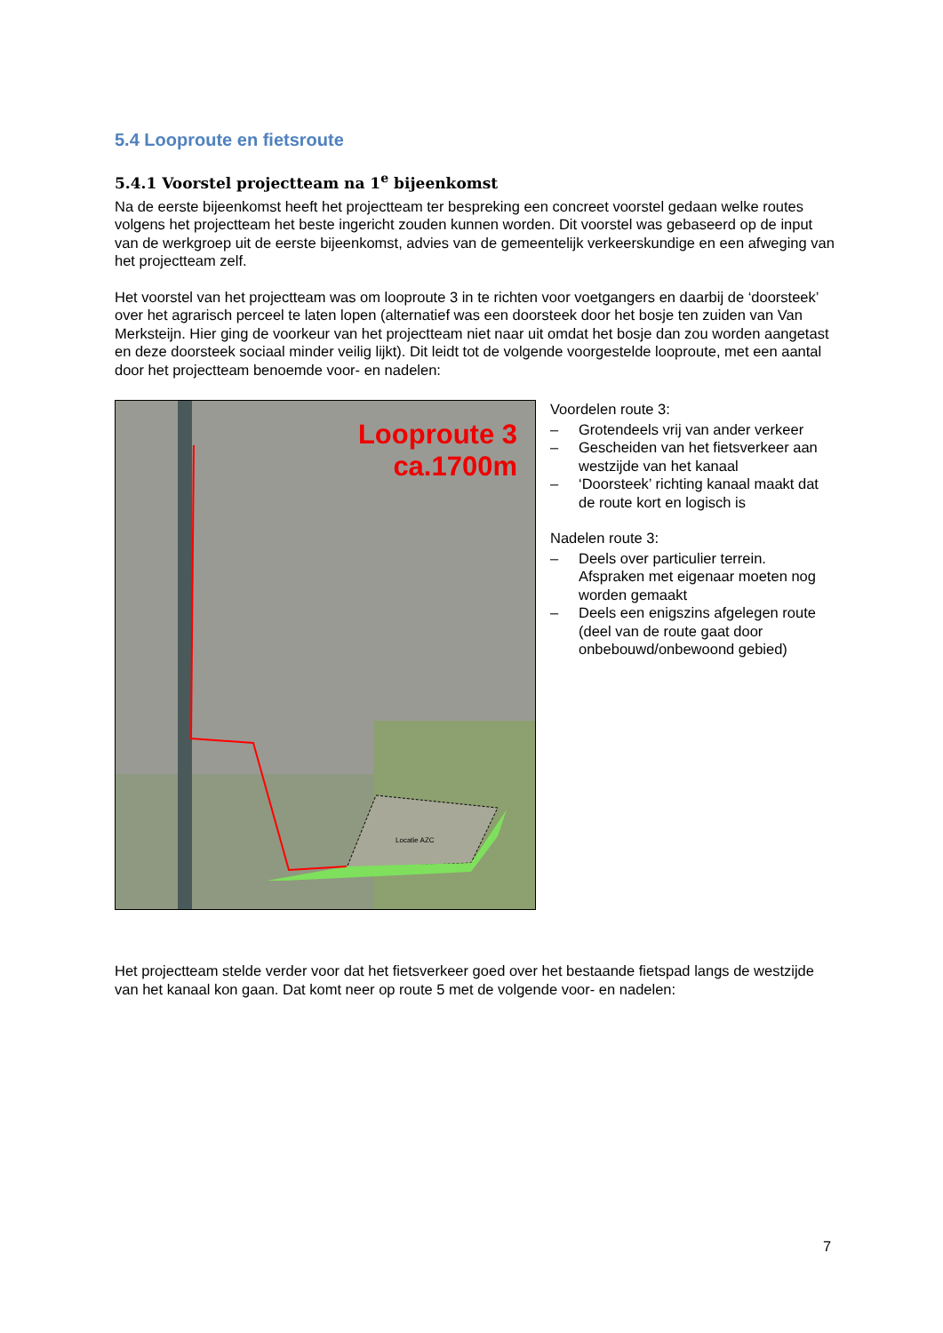5.4 Looproute en fietsroute
5.4.1 Voorstel projectteam na 1<sup>e</sup> bijeenkomst
Na de eerste bijeenkomst heeft het projectteam ter bespreking een concreet voorstel gedaan welke routes volgens het projectteam het beste ingericht zouden kunnen worden. Dit voorstel was gebaseerd op de input van de werkgroep uit de eerste bijeenkomst, advies van de gemeentelijk verkeerskundige en een afweging van het projectteam zelf.
Het voorstel van het projectteam was om looproute 3 in te richten voor voetgangers en daarbij de ‘doorsteek’ over het agrarisch perceel te laten lopen (alternatief was een doorsteek door het bosje ten zuiden van Van Merksteijn. Hier ging de voorkeur van het projectteam niet naar uit omdat het bosje dan zou worden aangetast en deze doorsteek sociaal minder veilig lijkt). Dit leidt tot de volgende voorgestelde looproute, met een aantal door het projectteam benoemde voor- en nadelen:
Looproute 3
ca.1700m
Locatie AZC
Voordelen route 3:
– Grotendeels vrij van ander verkeer
– Gescheiden van het fietsverkeer aan westzijde van het kanaal
– ‘Doorsteek’ richting kanaal maakt dat de route kort en logisch is
Nadelen route 3:
– Deels over particulier terrein. Afspraken met eigenaar moeten nog worden gemaakt
– Deels een enigszins afgelegen route (deel van de route gaat door onbebouwd/onbewoond gebied)
Het projectteam stelde verder voor dat het fietsverkeer goed over het bestaande fietspad langs de westzijde van het kanaal kon gaan. Dat komt neer op route 5 met de volgende voor- en nadelen:
7